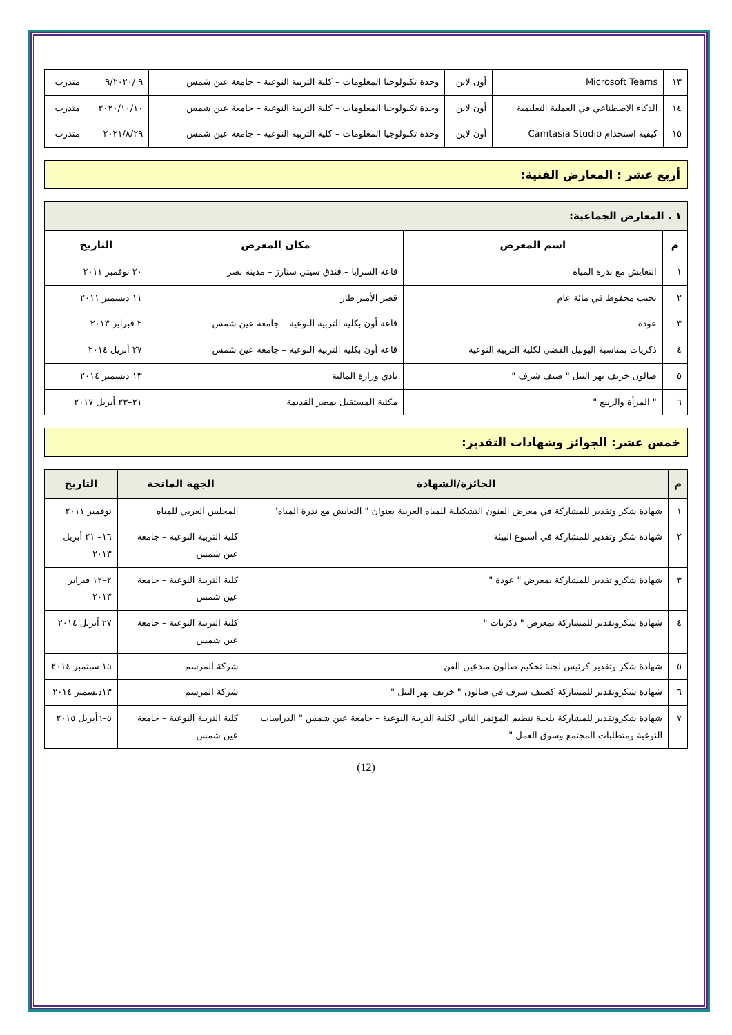| ١٣ | Microsoft Teams | أون لاين | وحدة تكنولوجيا المعلومات – كلية التربية النوعية – جامعة عين شمس | ٩ /٩/٢٠٢٠ | متدرب |
| ١٤ | الذكاء الاصطناعي في العملية التعليمية | أون لاين | وحدة تكنولوجيا المعلومات – كلية التربية النوعية – جامعة عين شمس | ٢٠٢٠/١٠/١٠ | متدرب |
| ١٥ | كيفية استخدام Camtasia Studio | أون لاين | وحدة تكنولوجيا المعلومات – كلية التربية النوعية – جامعة عين شمس | ٢٠٢١/٨/٢٩ | متدرب |
أربع عشر : المعارض الفنية:
| ١ . المعارض الجماعية: | | | |
| م | اسم المعرض | مكان المعرض | التاريخ |
| ١ | التعايش مع ندرة المياه | قاعة السرايا – فندق سيتي ستارز – مدينة نصر | ٢٠ نوفمبر ٢٠١١ |
| ٢ | نجيب محفوظ في مائة عام | قصر الأمير طاز | ١١ ديسمبر ٢٠١١ |
| ٣ | عودة | قاعة أون بكلية التربية النوعية – جامعة عين شمس | ٢ فبراير ٢٠١٣ |
| ٤ | ذكريات بمناسبة اليوبيل الفضي لكلية التربية النوعية | قاعة أون بكلية التربية النوعية – جامعة عين شمس | ٢٧ أبريل ٢٠١٤ |
| ٥ | صالون خريف نهر النيل " ضيف شرف " | نادي وزارة المالية | ١٣ ديسمبر ٢٠١٤ |
| ٦ | " المرأة والربيع " | مكتبة المستقبل بمصر القديمة | ٢١–٢٣ أبريل ٢٠١٧ |
خمس عشر: الجوائز وشهادات التقدير:
| م | الجائزة/الشهادة | الجهة المانحة | التاريخ |
| --- | --- | --- | --- |
| ١ | شهادة شكر وتقدير للمشاركة في معرض الفنون التشكيلية للمياه العربية بعنوان " التعايش مع ندرة المياه" | المجلس العربي للمياه | نوفمبر ٢٠١١ |
| ٢ | شهادة شكر وتقدير للمشاركة في أسبوع البيئة | كلية التربية النوعية – جامعة عين شمس | ١٦– ٢١ أبريل ٢٠١٣ |
| ٣ | شهادة شكرو تقدير للمشاركة بمعرض " عودة " | كلية التربية النوعية – جامعة عين شمس | ٢–١٢ فبراير ٢٠١٣ |
| ٤ | شهادة شكروتقدير للمشاركة بمعرض " ذكريات " | كلية التربية النوعية – جامعة عين شمس | ٢٧ أبريل ٢٠١٤ |
| ٥ | شهادة شكر وتقدير كرئيس لجنة تحكيم صالون مبدعين الفن | شركة المرسم | ١٥ سبتمبر ٢٠١٤ |
| ٦ | شهادة شكروتقدير للمشاركة كضيف شرف في صالون " خريف نهر النيل " | شركة المرسم | ١٣ديسمبر ٢٠١٤ |
| ٧ | شهادة شكروتقدير للمشاركة بلجنة تنظيم المؤتمر الثاني لكلية التربية النوعية – جامعة عين شمس " الدراسات النوعية ومتطلبات المجتمع وسوق العمل " | كلية التربية النوعية – جامعة عين شمس | ٥–٦أبريل ٢٠١٥ |
(12)